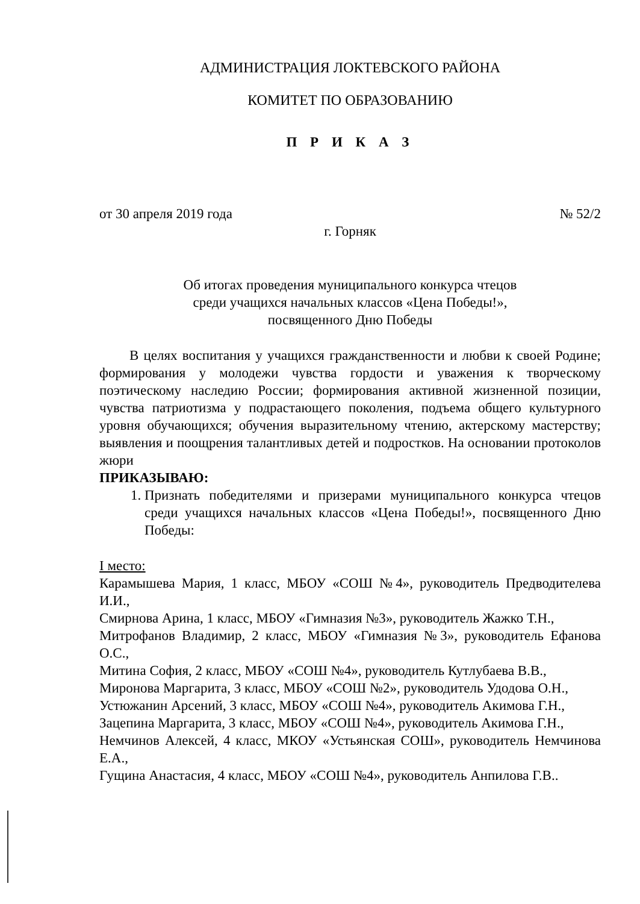АДМИНИСТРАЦИЯ ЛОКТЕВСКОГО РАЙОНА
КОМИТЕТ ПО ОБРАЗОВАНИЮ
П Р И К А З
от 30 апреля 2019 года № 52/2
г. Горняк
Об итогах проведения муниципального конкурса чтецов
среди учащихся начальных классов «Цена Победы!»,
посвященного Дню Победы
В целях воспитания у учащихся гражданственности и любви к своей Родине; формирования у молодежи чувства гордости и уважения к творческому поэтическому наследию России; формирования активной жизненной позиции, чувства патриотизма у подрастающего поколения, подъема общего культурного уровня обучающихся; обучения выразительному чтению, актерскому мастерству; выявления и поощрения талантливых детей и подростков. На основании протоколов жюри
ПРИКАЗЫВАЮ:
1. Признать победителями и призерами муниципального конкурса чтецов среди учащихся начальных классов «Цена Победы!», посвященного Дню Победы:
I место:
Карамышева Мария, 1 класс, МБОУ «СОШ №4», руководитель Предводителева И.И.,
Смирнова Арина, 1 класс, МБОУ «Гимназия №3», руководитель Жажко Т.Н.,
Митрофанов Владимир, 2 класс, МБОУ «Гимназия №3», руководитель Ефанова О.С.,
Митина София, 2 класс, МБОУ «СОШ №4», руководитель Кутлубаева В.В.,
Миронова Маргарита, 3 класс, МБОУ «СОШ №2», руководитель Удодова О.Н.,
Устюжанин Арсений, 3 класс, МБОУ «СОШ №4», руководитель Акимова Г.Н.,
Зацепина Маргарита, 3 класс, МБОУ «СОШ №4», руководитель Акимова Г.Н.,
Немчинов Алексей, 4 класс, МКОУ «Устьянская СОШ», руководитель Немчинова Е.А.,
Гущина Анастасия, 4 класс, МБОУ «СОШ №4», руководитель Анпилова Г.В..